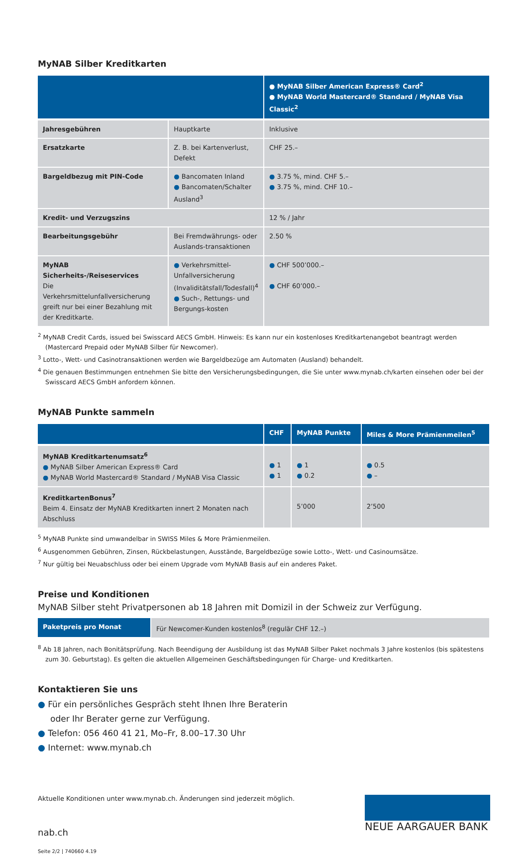MyNAB Silber Kreditkarten
| | | ● MyNAB Silber American Express® Card<sup>2</sup> ● MyNAB World Mastercard® Standard / MyNAB Visa Classic<sup>2</sup> |
| --- | --- | --- |
| Jahresgebühren | Hauptkarte | Inklusive |
| Ersatzkarte | Z. B. bei Kartenverlust, Defekt | CHF 25.– |
| Bargeldbezug mit PIN-Code | ● Bancomaten Inland ● Bancomaten/Schalter Ausland<sup>3</sup> | ● 3.75 %, mind. CHF 5.– ● 3.75 %, mind. CHF 10.– |
| Kredit- und Verzugszins | | 12 % / Jahr |
| Bearbeitungsgebühr | Bei Fremdwährungs- oder Auslands-transaktionen | 2.50 % |
| MyNAB Sicherheits-/Reiseservices Die Verkehrsmittelunfallversicherung greift nur bei einer Bezahlung mit der Kreditkarte. | ● Verkehrsmittel-Unfallversicherung (Invaliditätsfall/Todesfall)<sup>4</sup> ● Such-, Rettungs- und Bergungs-kosten | ● CHF 500’000.– ● CHF 60’000.– |
<sup>2</sup> MyNAB Credit Cards, issued bei Swisscard AECS GmbH. Hinweis: Es kann nur ein kostenloses Kreditkartenangebot beantragt werden (Mastercard Prepaid oder MyNAB Silber für Newcomer).
<sup>3</sup> Lotto-, Wett- und Casinotransaktionen werden wie Bargeldbezüge am Automaten (Ausland) behandelt.
<sup>4</sup> Die genauen Bestimmungen entnehmen Sie bitte den Versicherungsbedingungen, die Sie unter www.mynab.ch/karten einsehen oder bei der Swisscard AECS GmbH anfordern können.
MyNAB Punkte sammeln
| | CHF | MyNAB Punkte | Miles & More Prämienmeilen<sup>5</sup> |
| --- | --- | --- | --- |
| MyNAB Kreditkartenumsatz<sup>6</sup> ● MyNAB Silber American Express® Card ● MyNAB World Mastercard® Standard / MyNAB Visa Classic | ● 1 ● 1 | ● 1 ● 0.2 | ● 0.5 ● – |
| KreditkartenBonus<sup>7</sup> Beim 4. Einsatz der MyNAB Kreditkarten innert 2 Monaten nach Abschluss | | 5’000 | 2’500 |
<sup>5</sup> MyNAB Punkte sind umwandelbar in SWISS Miles & More Prämienmeilen.
<sup>6</sup> Ausgenommen Gebühren, Zinsen, Rückbelastungen, Ausstände, Bargeldbezüge sowie Lotto-, Wett- und Casinoumsätze.
<sup>7</sup> Nur gültig bei Neuabschluss oder bei einem Upgrade vom MyNAB Basis auf ein anderes Paket.
Preise und Konditionen
MyNAB Silber steht Privatpersonen ab 18 Jahren mit Domizil in der Schweiz zur Verfügung.
| Paketpreis pro Monat | Für Newcomer-Kunden kostenlos<sup>8</sup> (regulär CHF 12.–) |
<sup>8</sup> Ab 18 Jahren, nach Bonitätsprüfung. Nach Beendigung der Ausbildung ist das MyNAB Silber Paket nochmals 3 Jahre kostenlos (bis spätestens zum 30. Geburtstag). Es gelten die aktuellen Allgemeinen Geschäftsbedingungen für Charge- und Kreditkarten.
Kontaktieren Sie uns
● Für ein persönliches Gespräch steht Ihnen Ihre Beraterin
oder Ihr Berater gerne zur Verfügung.
● Telefon: 056 460 41 21, Mo–Fr, 8.00–17.30 Uhr
● Internet: www.mynab.ch
Aktuelle Konditionen unter www.mynab.ch. Änderungen sind jederzeit möglich.
nab.ch
Seite 2/2 | 740660 4.19
NEUE AARGAUER BANK